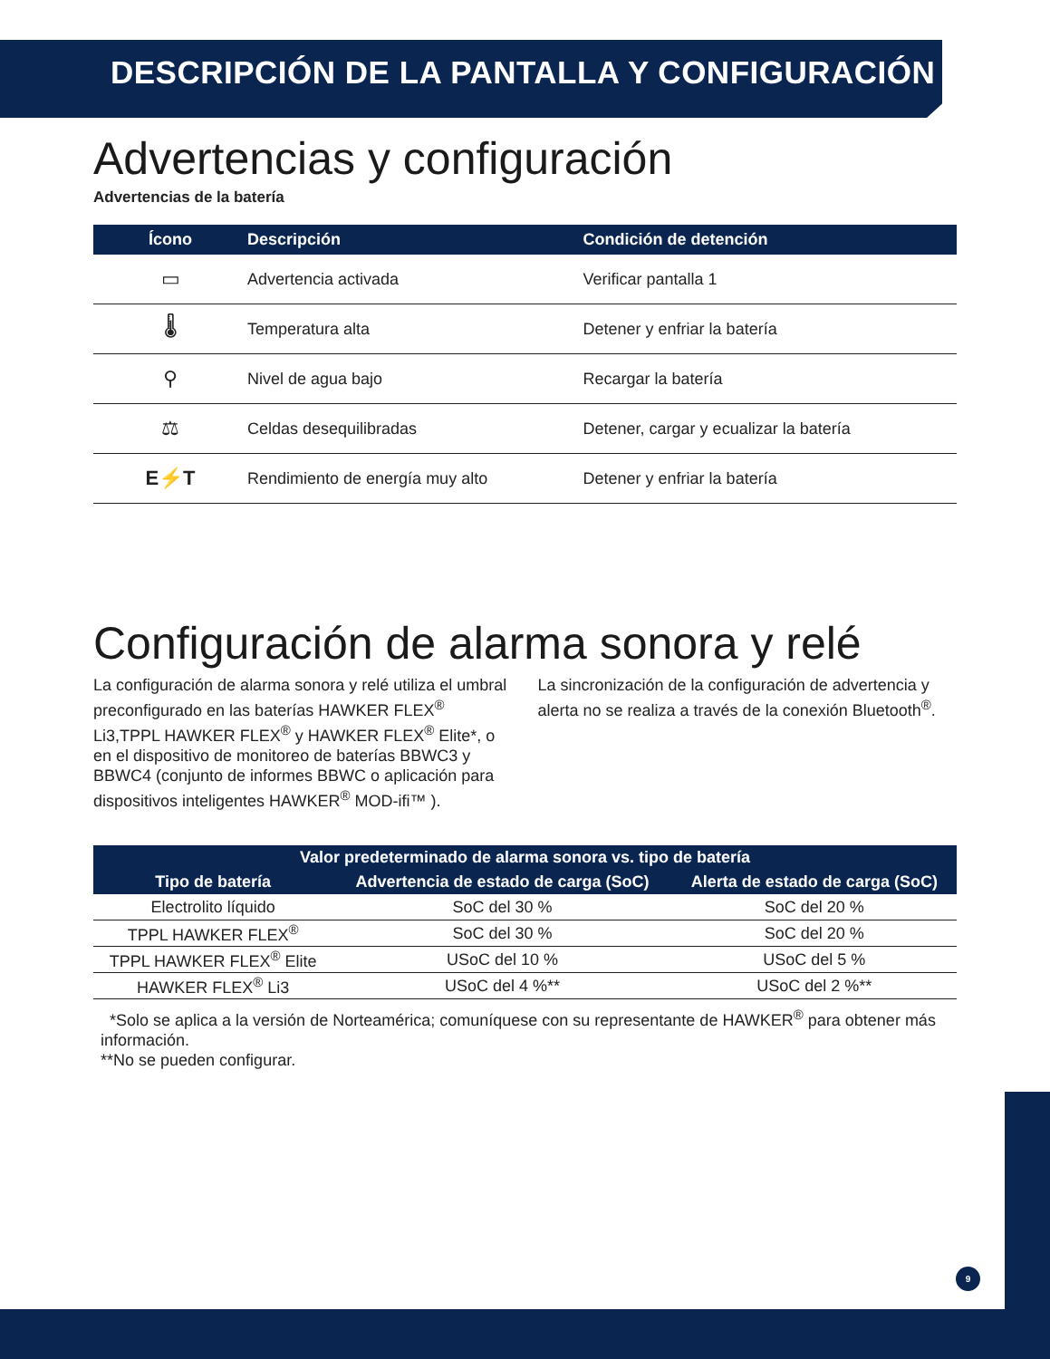DESCRIPCIÓN DE LA PANTALLA Y CONFIGURACIÓN
Advertencias y configuración
Advertencias de la batería
| Ícono | Descripción | Condición de detención |
| --- | --- | --- |
| ▭ | Advertencia activada | Verificar pantalla 1 |
| 🌡 | Temperatura alta | Detener y enfriar la batería |
| ⚲ | Nivel de agua bajo | Recargar la batería |
| ⚖ | Celdas desequilibradas | Detener, cargar y ecualizar la batería |
| E⚡T | Rendimiento de energía muy alto | Detener y enfriar la batería |
Configuración de alarma sonora y relé
La configuración de alarma sonora y relé utiliza el umbral preconfigurado en las baterías HAWKER FLEX<sup>®</sup> Li3,TPPL HAWKER FLEX<sup>®</sup> y HAWKER FLEX<sup>®</sup> Elite*, o en el dispositivo de monitoreo de baterías BBWC3 y BBWC4 (conjunto de informes BBWC o aplicación para dispositivos inteligentes HAWKER<sup>®</sup> MOD-ifi™ ).
La sincronización de la configuración de advertencia y alerta no se realiza a través de la conexión Bluetooth<sup>®</sup>.
| Valor predeterminado de alarma sonora vs. tipo de batería | | |
| --- | --- | --- |
| Tipo de batería | Advertencia de estado de carga (SoC) | Alerta de estado de carga (SoC) |
| Electrolito líquido | SoC del 30 % | SoC del 20 % |
| TPPL HAWKER FLEX<sup>®</sup> | SoC del 30 % | SoC del 20 % |
| TPPL HAWKER FLEX<sup>®</sup> Elite | USoC del 10 % | USoC del 5 % |
| HAWKER FLEX<sup>®</sup> Li3 | USoC del 4 %** | USoC del 2 %** |
*Solo se aplica a la versión de Norteamérica; comuníquese con su representante de HAWKER<sup>®</sup> para obtener más información.
**No se pueden configurar.
9